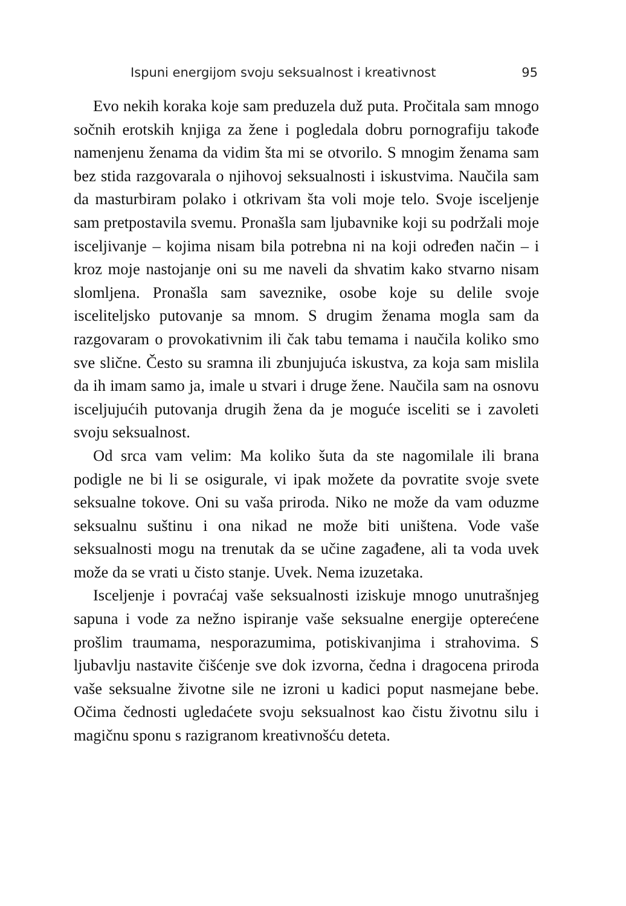Ispuni energijom svoju seksualnost i kreativnost 95
Evo nekih koraka koje sam preduzela duž puta. Pročitala sam mnogo sočnih erotskih knjiga za žene i pogledala dobru pornografiju takođe namenjenu ženama da vidim šta mi se otvorilo. S mnogim ženama sam bez stida razgovarala o njihovoj seksualnosti i iskustvima. Naučila sam da masturbiram polako i otkrivam šta voli moje telo. Svoje isceljenje sam pretpostavila svemu. Pronašla sam ljubavnike koji su podržali moje isceljivanje – kojima nisam bila potrebna ni na koji određen način – i kroz moje nastojanje oni su me naveli da shvatim kako stvarno nisam slomljena. Pronašla sam saveznike, osobe koje su delile svoje isceliteljsko putovanje sa mnom. S drugim ženama mogla sam da razgovaram o provokativnim ili čak tabu temama i naučila koliko smo sve slične. Često su sramna ili zbunjujuća iskustva, za koja sam mislila da ih imam samo ja, imale u stvari i druge žene. Naučila sam na osnovu isceljujućih putovanja drugih žena da je moguće isceliti se i zavoleti svoju seksualnost.
Od srca vam velim: Ma koliko šuta da ste nagomilale ili brana podigle ne bi li se osigurale, vi ipak možete da povratite svoje svete seksualne tokove. Oni su vaša priroda. Niko ne može da vam oduzme seksualnu suštinu i ona nikad ne može biti uništena. Vode vaše seksualnosti mogu na trenutak da se učine zagađene, ali ta voda uvek može da se vrati u čisto stanje. Uvek. Nema izuzetaka.
Isceljenje i povraćaj vaše seksualnosti iziskuje mnogo unutrašnjeg sapuna i vode za nežno ispiranje vaše seksualne energije opterećene prošlim traumama, nesporazumima, potiskivanjima i strahovima. S ljubavlju nastavite čišćenje sve dok izvorna, čedna i dragocena priroda vaše seksualne životne sile ne izroni u kadici poput nasmejane bebe. Očima čednosti ugledaćete svoju seksualnost kao čistu životnu silu i magičnu sponu s razigranom kreativnošću deteta.